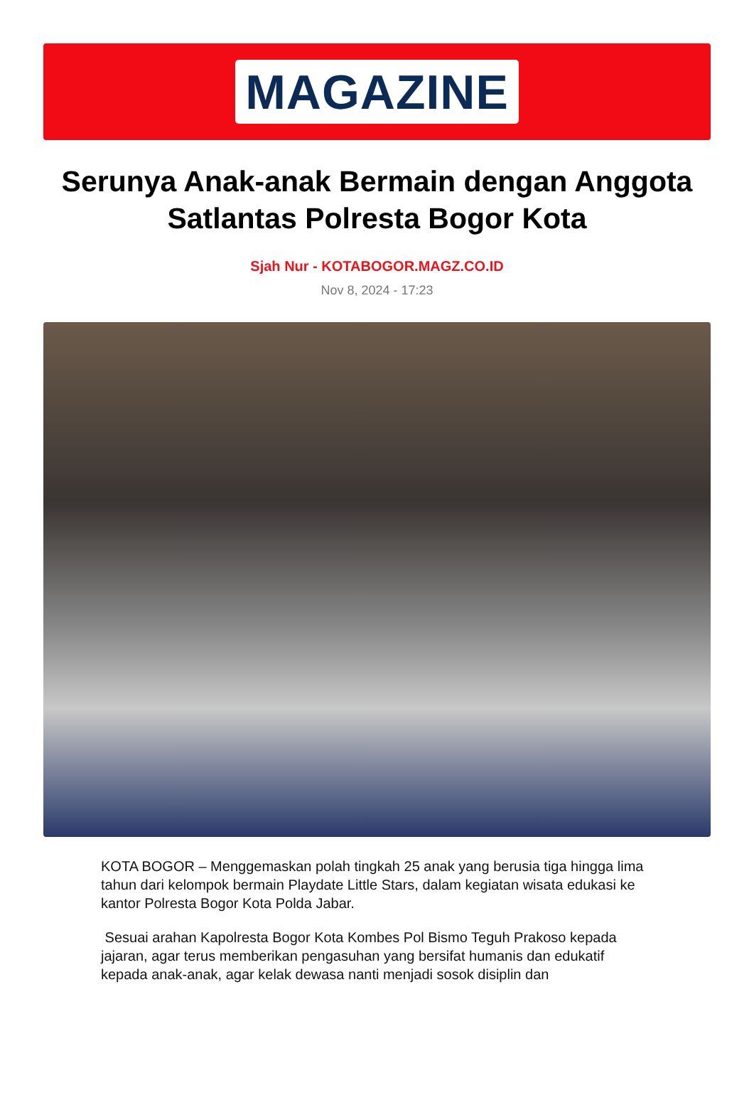MAGAZINE
Serunya Anak-anak Bermain dengan Anggota Satlantas Polresta Bogor Kota
Sjah Nur - KOTABOGOR.MAGZ.CO.ID
Nov 8, 2024 - 17:23
KOTA BOGOR – Menggemaskan polah tingkah 25 anak yang berusia tiga hingga lima tahun dari kelompok bermain Playdate Little Stars, dalam kegiatan wisata edukasi ke kantor Polresta Bogor Kota Polda Jabar.
Sesuai arahan Kapolresta Bogor Kota Kombes Pol Bismo Teguh Prakoso kepada jajaran, agar terus memberikan pengasuhan yang bersifat humanis dan edukatif kepada anak-anak, agar kelak dewasa nanti menjadi sosok disiplin dan